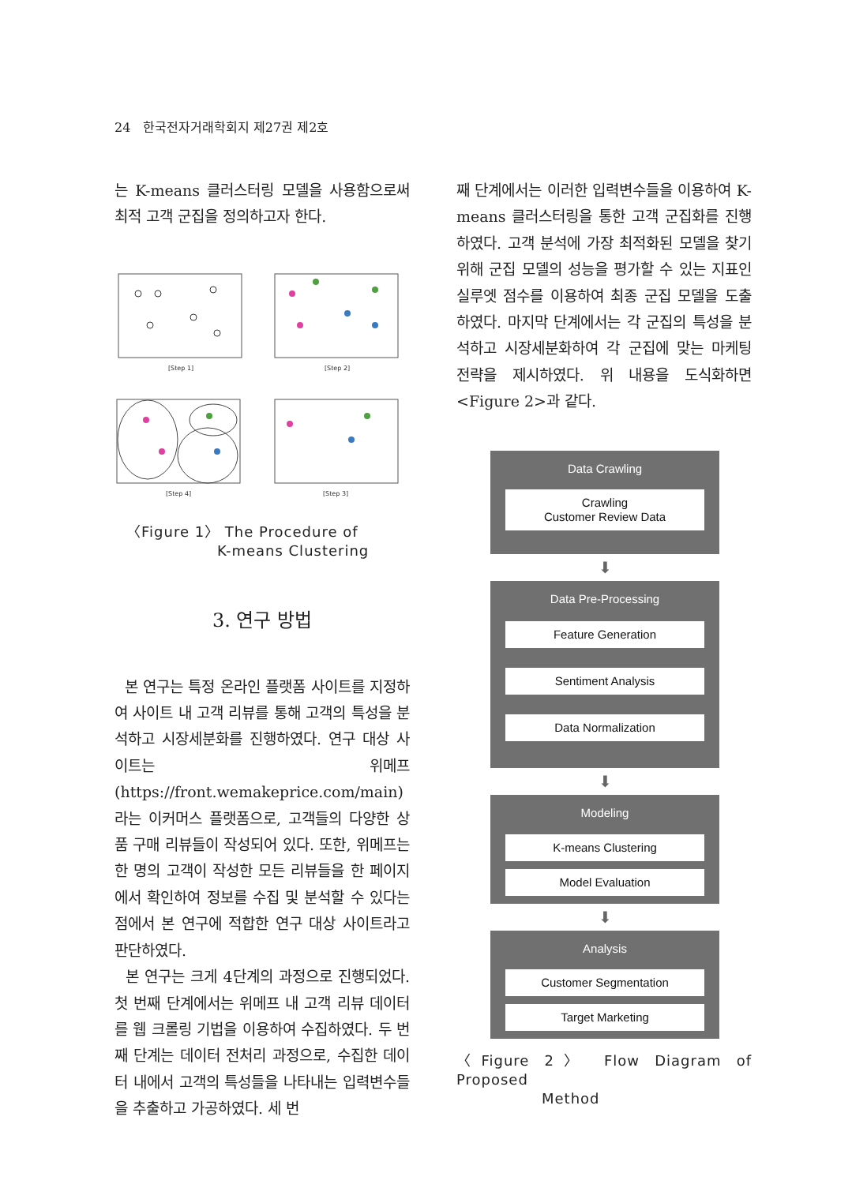24 한국전자거래학회지 제27권 제2호
는 K-means 클러스터링 모델을 사용함으로써 최적 고객 군집을 정의하고자 한다.
[Step 1]
[Step 2]
[Step 4]
[Step 3]
〈Figure 1〉 The Procedure of
K-means Clustering
3. 연구 방법
본 연구는 특정 온라인 플랫폼 사이트를 지정하여 사이트 내 고객 리뷰를 통해 고객의 특성을 분석하고 시장세분화를 진행하였다. 연구 대상 사이트는 위메프(https://front.wemakeprice.com/main)라는 이커머스 플랫폼으로, 고객들의 다양한 상품 구매 리뷰들이 작성되어 있다. 또한, 위메프는 한 명의 고객이 작성한 모든 리뷰들을 한 페이지에서 확인하여 정보를 수집 및 분석할 수 있다는 점에서 본 연구에 적합한 연구 대상 사이트라고 판단하였다.
본 연구는 크게 4단계의 과정으로 진행되었다. 첫 번째 단계에서는 위메프 내 고객 리뷰 데이터를 웹 크롤링 기법을 이용하여 수집하였다. 두 번째 단계는 데이터 전처리 과정으로, 수집한 데이터 내에서 고객의 특성들을 나타내는 입력변수들을 추출하고 가공하였다. 세 번
째 단계에서는 이러한 입력변수들을 이용하여 K-means 클러스터링을 통한 고객 군집화를 진행하였다. 고객 분석에 가장 최적화된 모델을 찾기 위해 군집 모델의 성능을 평가할 수 있는 지표인 실루엣 점수를 이용하여 최종 군집 모델을 도출하였다. 마지막 단계에서는 각 군집의 특성을 분석하고 시장세분화하여 각 군집에 맞는 마케팅 전략을 제시하였다. 위 내용을 도식화하면 <Figure 2>과 같다.
Data Crawling
Crawling
Customer Review Data
⬇
Data Pre-Processing
Feature Generation
Sentiment Analysis
Data Normalization
⬇
Modeling
K-means Clustering
Model Evaluation
⬇
Analysis
Customer Segmentation
Target Marketing
〈Figure 2〉 Flow Diagram of Proposed
Method